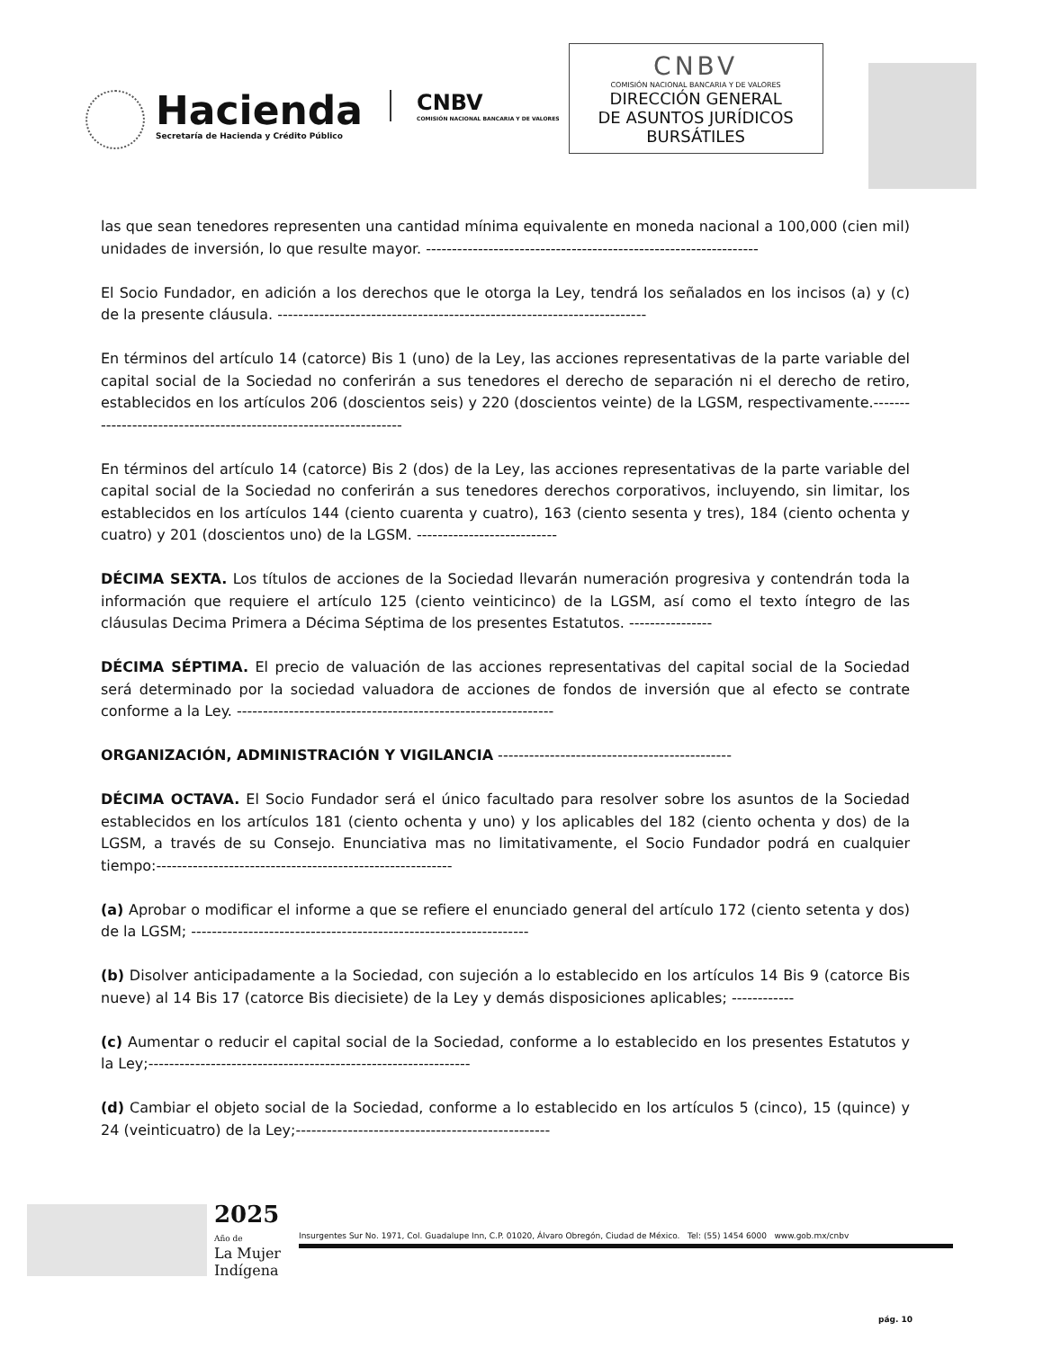Hacienda
Secretaría de Hacienda y Crédito Público
CNBV
COMISIÓN NACIONAL BANCARIA Y DE VALORES
CNBV
COMISIÓN NACIONAL BANCARIA Y DE VALORES
DIRECCIÓN GENERAL
DE ASUNTOS JURÍDICOS
BURSÁTILES
las que sean tenedores representen una cantidad mínima equivalente en moneda nacional a 100,000 (cien mil) unidades de inversión, lo que resulte mayor. ----------------------------------------------------------------
El Socio Fundador, en adición a los derechos que le otorga la Ley, tendrá los señalados en los incisos (a) y (c) de la presente cláusula. -----------------------------------------------------------------------
En términos del artículo 14 (catorce) Bis 1 (uno) de la Ley, las acciones representativas de la parte variable del capital social de la Sociedad no conferirán a sus tenedores el derecho de separación ni el derecho de retiro, establecidos en los artículos 206 (doscientos seis) y 220 (doscientos veinte) de la LGSM, respectivamente.-----------------------------------------------------------------
En términos del artículo 14 (catorce) Bis 2 (dos) de la Ley, las acciones representativas de la parte variable del capital social de la Sociedad no conferirán a sus tenedores derechos corporativos, incluyendo, sin limitar, los establecidos en los artículos 144 (ciento cuarenta y cuatro), 163 (ciento sesenta y tres), 184 (ciento ochenta y cuatro) y 201 (doscientos uno) de la LGSM. ---------------------------
DÉCIMA SEXTA. Los títulos de acciones de la Sociedad llevarán numeración progresiva y contendrán toda la información que requiere el artículo 125 (ciento veinticinco) de la LGSM, así como el texto íntegro de las cláusulas Decima Primera a Décima Séptima de los presentes Estatutos. ----------------
DÉCIMA SÉPTIMA. El precio de valuación de las acciones representativas del capital social de la Sociedad será determinado por la sociedad valuadora de acciones de fondos de inversión que al efecto se contrate conforme a la Ley. -------------------------------------------------------------
ORGANIZACIÓN, ADMINISTRACIÓN Y VIGILANCIA ---------------------------------------------
DÉCIMA OCTAVA. El Socio Fundador será el único facultado para resolver sobre los asuntos de la Sociedad establecidos en los artículos 181 (ciento ochenta y uno) y los aplicables del 182 (ciento ochenta y dos) de la LGSM, a través de su Consejo. Enunciativa mas no limitativamente, el Socio Fundador podrá en cualquier tiempo:---------------------------------------------------------
(a) Aprobar o modificar el informe a que se refiere el enunciado general del artículo 172 (ciento setenta y dos) de la LGSM; -----------------------------------------------------------------
(b) Disolver anticipadamente a la Sociedad, con sujeción a lo establecido en los artículos 14 Bis 9 (catorce Bis nueve) al 14 Bis 17 (catorce Bis diecisiete) de la Ley y demás disposiciones aplicables; ------------
(c) Aumentar o reducir el capital social de la Sociedad, conforme a lo establecido en los presentes Estatutos y la Ley;--------------------------------------------------------------
(d) Cambiar el objeto social de la Sociedad, conforme a lo establecido en los artículos 5 (cinco), 15 (quince) y 24 (veinticuatro) de la Ley;-------------------------------------------------
2025
Año de
La Mujer
Indígena
Insurgentes Sur No. 1971, Col. Guadalupe Inn, C.P. 01020, Álvaro Obregón, Ciudad de México. Tel: (55) 1454 6000 www.gob.mx/cnbv
pág. 10